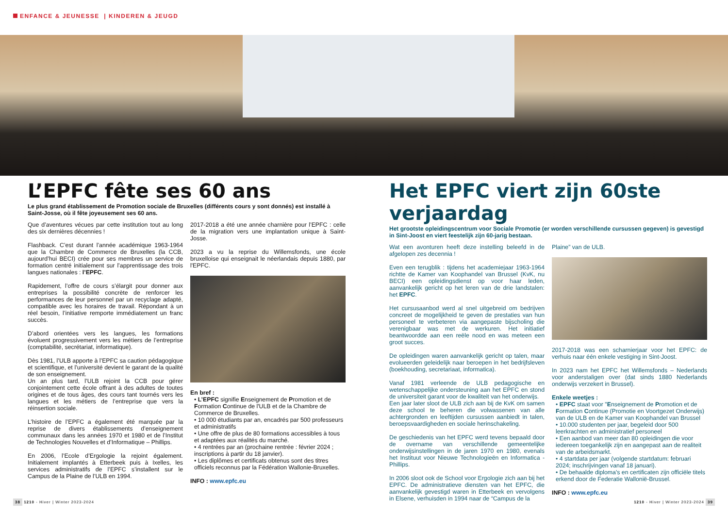ENFANCE & JEUNESSE | KINDEREN & JEUGD
L’EPFC fête ses 60 ans
Le plus grand établissement de Promotion sociale de Bruxelles (différents cours y sont donnés) est installé à Saint-Josse, où il fête joyeusement ses 60 ans.
Que d’aventures vécues par cette institution tout au long des six dernières décennies !
Flashback. C’est durant l’année académique 1963-1964 que la Chambre de Commerce de Bruxelles (la CCB, aujourd’hui BECI) crée pour ses membres un service de formation centré initialement sur l’apprentissage des trois langues nationales : l’EPFC.
Rapidement, l’offre de cours s’élargit pour donner aux entreprises la possibilité concrète de renforcer les performances de leur personnel par un recyclage adapté, compatible avec les horaires de travail. Répondant à un réel besoin, l’initiative remporte immédiatement un franc succès.
D’abord orientées vers les langues, les formations évoluent progressivement vers les métiers de l’entreprise (comptabilité, secrétariat, informatique).
Dès 1981, l’ULB apporte à l’EPFC sa caution pédagogique et scientifique, et l’université devient le garant de la qualité de son enseignement.
Un an plus tard, l’ULB rejoint la CCB pour gérer conjointement cette école offrant à des adultes de toutes origines et de tous âges, des cours tant tournés vers les langues et les métiers de l’entreprise que vers la réinsertion sociale.
L’histoire de l’EPFC a également été marquée par la reprise de divers établissements d’enseignement communaux dans les années 1970 et 1980 et de l’Institut de Technologies Nouvelles et d’Informatique – Phillips.
En 2006, l’Ecole d’Ergologie la rejoint également. Initialement implantés à Etterbeek puis à Ixelles, les services administratifs de l’EPFC s’installent sur le Campus de la Plaine de l’ULB en 1994.
2017-2018 a été une année charnière pour l’EPFC : celle de la migration vers une implantation unique à Saint-Josse.
2023 a vu la reprise du Willemsfonds, une école bruxelloise qui enseignait le néerlandais depuis 1880, par l'EPFC.
En bref :
• L’EPFC signifie Enseignement de Promotion et de Formation Continue de l'ULB et de la Chambre de Commerce de Bruxelles.
• 10 000 étudiants par an, encadrés par 500 professeurs et administratifs
• Une offre de plus de 80 formations accessibles à tous et adaptées aux réalités du marché.
• 4 rentrées par an (prochaine rentrée : février 2024 ; inscriptions à partir du 18 janvier).
• Les diplômes et certificats obtenus sont des titres officiels reconnus par la Fédération Wallonie-Bruxelles.
INFO : www.epfc.eu
Het EPFC viert zijn 60ste verjaardag
Het grootste opleidingscentrum voor Sociale Promotie (er worden verschillende cursussen gegeven) is gevestigd in Sint-Joost en viert feestelijk zijn 60-jarig bestaan.
Wat een avonturen heeft deze instelling beleefd in de afgelopen zes decennia !
Even een terugblik : tijdens het academiejaar 1963-1964 richtte de Kamer van Koophandel van Brussel (KvK, nu BECI) een opleidingsdienst op voor haar leden, aanvankelijk gericht op het leren van de drie landstalen: het EPFC.
Het cursusaanbod werd al snel uitgebreid om bedrijven concreet de mogelijkheid te geven de prestaties van hun personeel te verbeteren via aangepaste bijscholing die verenigbaar was met de werkuren. Het initiatief beantwoordde aan een reële nood en was meteen een groot succes.
De opleidingen waren aanvankelijk gericht op talen, maar evolueerden geleidelijk naar beroepen in het bedrijfsleven (boekhouding, secretariaat, informatica).
Vanaf 1981 verleende de ULB pedagogische en wetenschappelijke ondersteuning aan het EPFC en stond de universiteit garant voor de kwaliteit van het onderwijs.
Een jaar later sloot de ULB zich aan bij de KvK om samen deze school te beheren die volwassenen van alle achtergronden en leeftijden cursussen aanbiedt in talen, beroepsvaardigheden en sociale herinschakeling.
De geschiedenis van het EPFC werd tevens bepaald door de overname van verschillende gemeentelijke onderwijsinstellingen in de jaren 1970 en 1980, evenals het Instituut voor Nieuwe Technologieën en Informatica - Phillips.
In 2006 sloot ook de School voor Ergologie zich aan bij het EPFC. De administratieve diensten van het EPFC, die aanvankelijk gevestigd waren in Etterbeek en vervolgens in Elsene, verhuisden in 1994 naar de “Campus de la
Plaine” van de ULB.
2017-2018 was een scharnierjaar voor het EPFC: de verhuis naar één enkele vestiging in Sint-Joost.
In 2023 nam het EPFC het Willemsfonds – Nederlands voor anderstaligen over (dat sinds 1880 Nederlands onderwijs verzekert in Brussel).
Enkele weetjes :
• EPFC staat voor "Enseignement de Promotion et de Formation Continue (Promotie en Voortgezet Onderwijs) van de ULB en de Kamer van Koophandel van Brussel
• 10.000 studenten per jaar, begeleid door 500 leerkrachten en administratief personeel
• Een aanbod van meer dan 80 opleidingen die voor iedereen toegankelijk zijn en aangepast aan de realiteit van de arbeidsmarkt.
• 4 startdata per jaar (volgende startdatum: februari 2024; inschrijvingen vanaf 18 januari).
• De behaalde diploma's en certificaten zijn officiële titels erkend door de Federatie Wallonië-Brussel.
INFO : www.epfc.eu
38 1210 - Hiver | Winter 2023-2024
1210 - Hiver | Winter 2023-2024 39